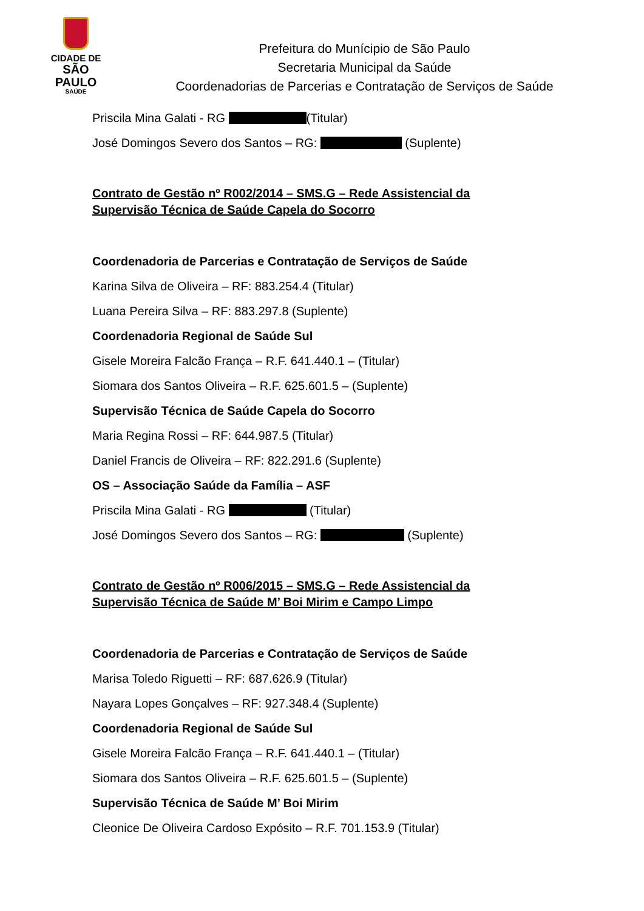CIDADE DE
SÃO PAULO
SAÚDE
Prefeitura do Munícipio de São Paulo
Secretaria Municipal da Saúde
Coordenadorias de Parcerias e Contratação de Serviços de Saúde
Priscila Mina Galati - RG (Titular)
José Domingos Severo dos Santos – RG: (Suplente)
Contrato de Gestão nº R002/2014 – SMS.G – Rede Assistencial da Supervisão Técnica de Saúde Capela do Socorro
Coordenadoria de Parcerias e Contratação de Serviços de Saúde
Karina Silva de Oliveira – RF: 883.254.4 (Titular)
Luana Pereira Silva – RF: 883.297.8 (Suplente)
Coordenadoria Regional de Saúde Sul
Gisele Moreira Falcão França – R.F. 641.440.1 – (Titular)
Siomara dos Santos Oliveira – R.F. 625.601.5 – (Suplente)
Supervisão Técnica de Saúde Capela do Socorro
Maria Regina Rossi – RF: 644.987.5 (Titular)
Daniel Francis de Oliveira – RF: 822.291.6 (Suplente)
OS – Associação Saúde da Família – ASF
Priscila Mina Galati - RG (Titular)
José Domingos Severo dos Santos – RG: (Suplente)
Contrato de Gestão nº R006/2015 – SMS.G – Rede Assistencial da Supervisão Técnica de Saúde M’ Boi Mirim e Campo Limpo
Coordenadoria de Parcerias e Contratação de Serviços de Saúde
Marisa Toledo Riguetti – RF: 687.626.9 (Titular)
Nayara Lopes Gonçalves – RF: 927.348.4 (Suplente)
Coordenadoria Regional de Saúde Sul
Gisele Moreira Falcão França – R.F. 641.440.1 – (Titular)
Siomara dos Santos Oliveira – R.F. 625.601.5 – (Suplente)
Supervisão Técnica de Saúde M’ Boi Mirim
Cleonice De Oliveira Cardoso Expósito – R.F. 701.153.9 (Titular)